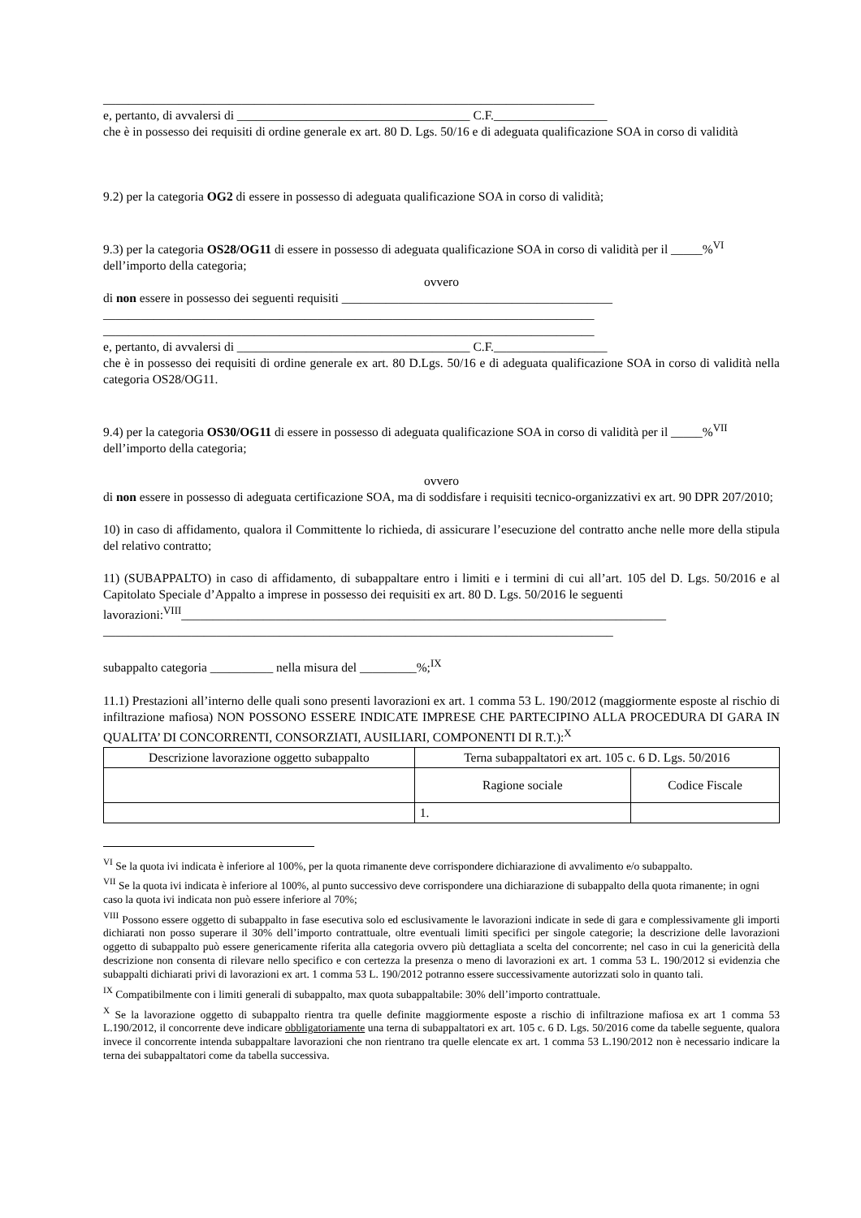______________________________________________________________________________
e, pertanto, di avvalersi di _____________________________________ C.F.__________________
che è in possesso dei requisiti di ordine generale ex art. 80 D. Lgs. 50/16 e di adeguata qualificazione SOA in corso di validità
9.2) per la categoria OG2 di essere in possesso di adeguata qualificazione SOA in corso di validità;
9.3) per la categoria OS28/OG11 di essere in possesso di adeguata qualificazione SOA in corso di validità per il _____%<sup>VI</sup> dell’importo della categoria;
ovvero
di non essere in possesso dei seguenti requisiti ___________________________________________
______________________________________________________________________________
______________________________________________________________________________
e, pertanto, di avvalersi di _____________________________________ C.F.__________________
che è in possesso dei requisiti di ordine generale ex art. 80 D.Lgs. 50/16 e di adeguata qualificazione SOA in corso di validità nella categoria OS28/OG11.
9.4) per la categoria OS30/OG11 di essere in possesso di adeguata qualificazione SOA in corso di validità per il _____%<sup>VII</sup> dell’importo della categoria;
ovvero
di non essere in possesso di adeguata certificazione SOA, ma di soddisfare i requisiti tecnico-organizzativi ex art. 90 DPR 207/2010;
10) in caso di affidamento, qualora il Committente lo richieda, di assicurare l’esecuzione del contratto anche nelle more della stipula del relativo contratto;
11) (SUBAPPALTO) in caso di affidamento, di subappaltare entro i limiti e i termini di cui all’art. 105 del D. Lgs. 50/2016 e al Capitolato Speciale d’Appalto a imprese in possesso dei requisiti ex art. 80 D. Lgs. 50/2016 le seguenti
lavorazioni:<sup>VIII</sup>_____________________________________________________________________________
_________________________________________________________________________________
subappalto categoria __________ nella misura del _________%;<sup>IX</sup>
11.1) Prestazioni all’interno delle quali sono presenti lavorazioni ex art. 1 comma 53 L. 190/2012 (maggiormente esposte al rischio di infiltrazione mafiosa) NON POSSONO ESSERE INDICATE IMPRESE CHE PARTECIPINO ALLA PROCEDURA DI GARA IN QUALITA’ DI CONCORRENTI, CONSORZIATI, AUSILIARI, COMPONENTI DI R.T.):<sup>X</sup>
| Descrizione lavorazione oggetto subappalto | Terna subappaltatori ex art. 105 c. 6 D. Lgs. 50/2016 | |
| --- | --- | --- |
| | Ragione sociale | Codice Fiscale |
| | 1. | |
<sup>VI</sup> Se la quota ivi indicata è inferiore al 100%, per la quota rimanente deve corrispondere dichiarazione di avvalimento e/o subappalto.
<sup>VII</sup> Se la quota ivi indicata è inferiore al 100%, al punto successivo deve corrispondere una dichiarazione di subappalto della quota rimanente; in ogni caso la quota ivi indicata non può essere inferiore al 70%;
<sup>VIII</sup> Possono essere oggetto di subappalto in fase esecutiva solo ed esclusivamente le lavorazioni indicate in sede di gara e complessivamente gli importi dichiarati non posso superare il 30% dell’importo contrattuale, oltre eventuali limiti specifici per singole categorie; la descrizione delle lavorazioni oggetto di subappalto può essere genericamente riferita alla categoria ovvero più dettagliata a scelta del concorrente; nel caso in cui la genericità della descrizione non consenta di rilevare nello specifico e con certezza la presenza o meno di lavorazioni ex art. 1 comma 53 L. 190/2012 si evidenzia che subappalti dichiarati privi di lavorazioni ex art. 1 comma 53 L. 190/2012 potranno essere successivamente autorizzati solo in quanto tali.
<sup>IX</sup> Compatibilmente con i limiti generali di subappalto, max quota subappaltabile: 30% dell’importo contrattuale.
<sup>X</sup> Se la lavorazione oggetto di subappalto rientra tra quelle definite maggiormente esposte a rischio di infiltrazione mafiosa ex art 1 comma 53 L.190/2012, il concorrente deve indicare obbligatoriamente una terna di subappaltatori ex art. 105 c. 6 D. Lgs. 50/2016 come da tabelle seguente, qualora invece il concorrente intenda subappaltare lavorazioni che non rientrano tra quelle elencate ex art. 1 comma 53 L.190/2012 non è necessario indicare la terna dei subappaltatori come da tabella successiva.